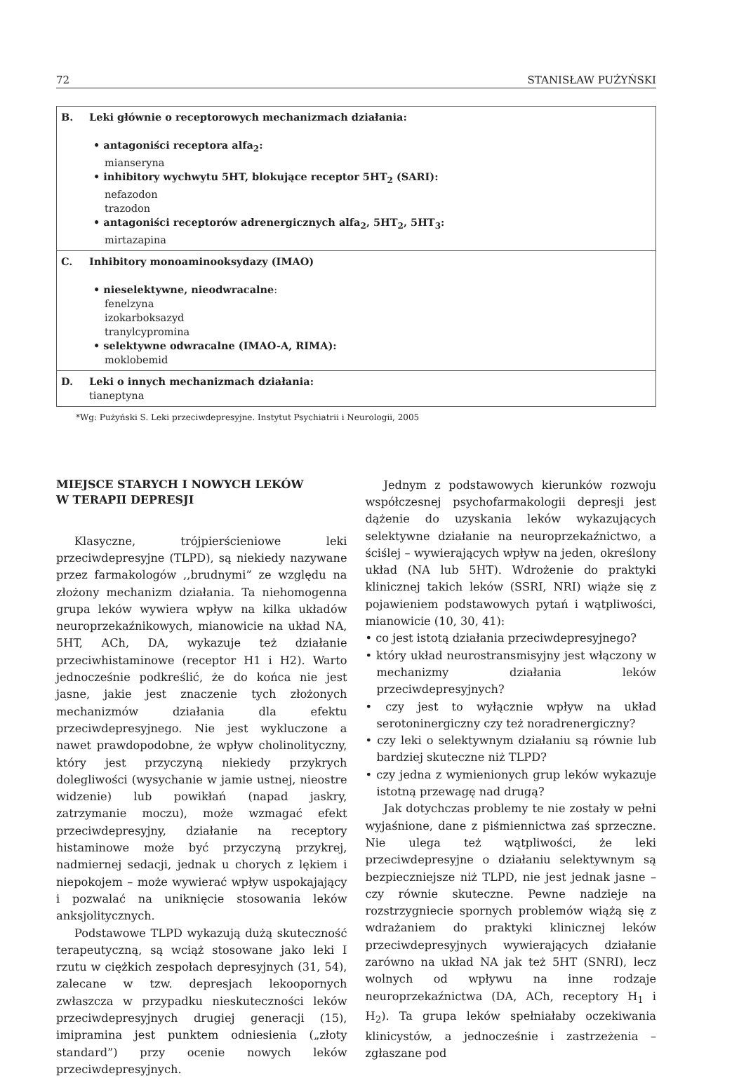72 STANISŁAW PUŻYŃSKI
| B. Leki głównie o receptorowych mechanizmach działania: • antagoniści receptora alfa<sub>2</sub>: mianseryna • inhibitory wychwytu 5HT, blokujące receptor 5HT<sub>2</sub> (SARI): nefazodon trazodon • antagoniści receptorów adrenergicznych alfa<sub>2</sub>, 5HT<sub>2</sub>, 5HT<sub>3</sub>: mirtazapina |
| C. Inhibitory monoaminooksydazy (IMAO) • nieselektywne, nieodwracalne : fenelzyna izokarboksazyd tranylcypromina • selektywne odwracalne (IMAO-A, RIMA): moklobemid |
| D. Leki o innych mechanizmach działania: tianeptyna |
*Wg: Pużyński S. Leki przeciwdepresyjne. Instytut Psychiatrii i Neurologii, 2005
MIEJSCE STARYCH I NOWYCH LEKÓW
W TERAPII DEPRESJI
Klasyczne, trójpierścieniowe leki przeciwdepresyjne (TLPD), są niekiedy nazywane przez farmakologów ,,brudnymi” ze względu na złożony mechanizm działania. Ta niehomogenna grupa leków wywiera wpływ na kilka układów neuroprzekaźnikowych, mianowicie na układ NA, 5HT, ACh, DA, wykazuje też działanie przeciwhistaminowe (receptor H1 i H2). Warto jednocześnie podkreślić, że do końca nie jest jasne, jakie jest znaczenie tych złożonych mechanizmów działania dla efektu przeciwdepresyjnego. Nie jest wykluczone a nawet prawdopodobne, że wpływ cholinolityczny, który jest przyczyną niekiedy przykrych dolegliwości (wysychanie w jamie ustnej, nieostre widzenie) lub powikłań (napad jaskry, zatrzymanie moczu), może wzmagać efekt przeciwdepresyjny, działanie na receptory histaminowe może być przyczyną przykrej, nadmiernej sedacji, jednak u chorych z lękiem i niepokojem – może wywierać wpływ uspokajający i pozwalać na uniknięcie stosowania leków anksjolitycznych.
Podstawowe TLPD wykazują dużą skuteczność terapeutyczną, są wciąż stosowane jako leki I rzutu w ciężkich zespołach depresyjnych (31, 54), zalecane w tzw. depresjach lekoopornych zwłaszcza w przypadku nieskuteczności leków przeciwdepresyjnych drugiej generacji (15), imipramina jest punktem odniesienia („złoty standard”) przy ocenie nowych leków przeciwdepresyjnych.
Jednym z podstawowych kierunków rozwoju współczesnej psychofarmakologii depresji jest dążenie do uzyskania leków wykazujących selektywne działanie na neuroprzekaźnictwo, a ściślej – wywierających wpływ na jeden, określony układ (NA lub 5HT). Wdrożenie do praktyki klinicznej takich leków (SSRI, NRI) wiąże się z pojawieniem podstawowych pytań i wątpliwości, mianowicie (10, 30, 41):
• co jest istotą działania przeciwdepresyjnego?
• który układ neurostransmisyjny jest włączony w mechanizmy działania leków przeciwdepresyjnych?
• czy jest to wyłącznie wpływ na układ serotoninergiczny czy też noradrenergiczny?
• czy leki o selektywnym działaniu są równie lub bardziej skuteczne niż TLPD?
• czy jedna z wymienionych grup leków wykazuje istotną przewagę nad drugą?
Jak dotychczas problemy te nie zostały w pełni wyjaśnione, dane z piśmiennictwa zaś sprzeczne. Nie ulega też wątpliwości, że leki przeciwdepresyjne o działaniu selektywnym są bezpieczniejsze niż TLPD, nie jest jednak jasne – czy równie skuteczne. Pewne nadzieje na rozstrzygniecie spornych problemów wiążą się z wdrażaniem do praktyki klinicznej leków przeciwdepresyjnych wywierających działanie zarówno na układ NA jak też 5HT (SNRI), lecz wolnych od wpływu na inne rodzaje neuroprzekaźnictwa (DA, ACh, receptory H<sub>1</sub> i H<sub>2</sub>). Ta grupa leków spełniałaby oczekiwania klinicystów, a jednocześnie i zastrzeżenia – zgłaszane pod